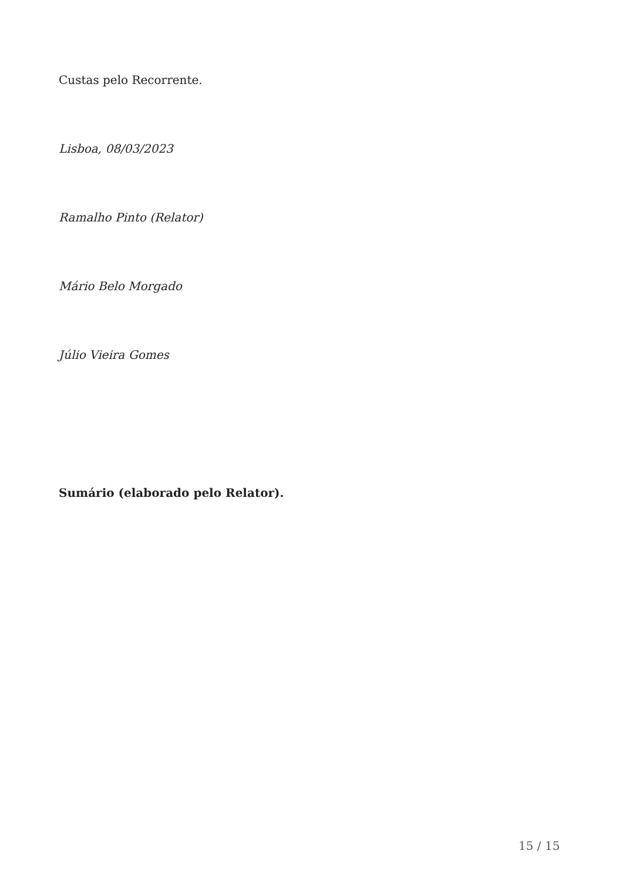Custas pelo Recorrente.
Lisboa, 08/03/2023
Ramalho Pinto (Relator)
Mário Belo Morgado
Júlio Vieira Gomes
Sumário (elaborado pelo Relator).
15 / 15